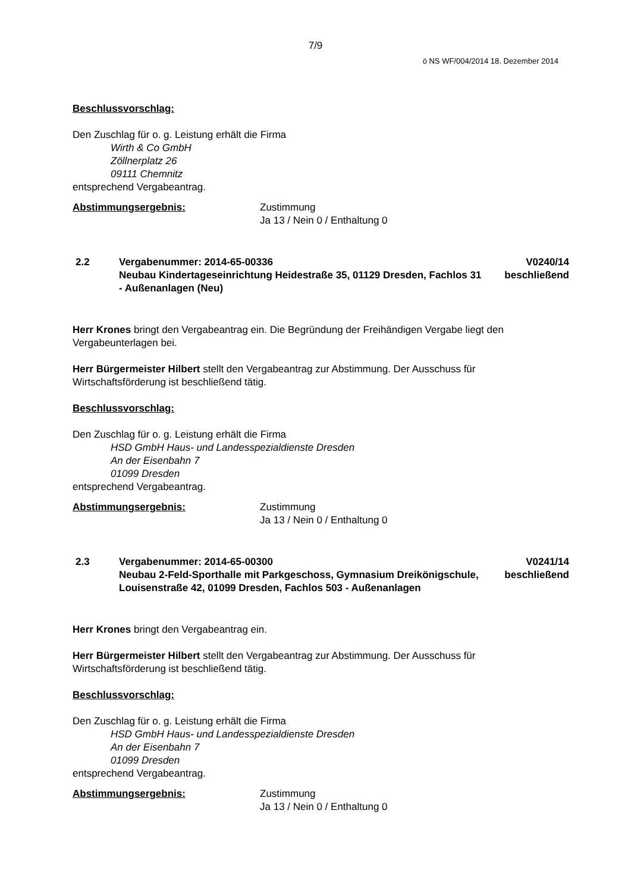7/9
ö NS WF/004/2014 18. Dezember 2014
Beschlussvorschlag:
Den Zuschlag für o. g. Leistung erhält die Firma
Wirth & Co GmbH
Zöllnerplatz 26
09111 Chemnitz
entsprechend Vergabeantrag.
Abstimmungsergebnis: Zustimmung
Ja 13 / Nein 0 / Enthaltung 0
2.2 Vergabenummer: 2014-65-00336
Neubau Kindertageseinrichtung Heidestraße 35, 01129 Dresden, Fachlos 31 - Außenanlagen (Neu)
V0240/14
beschließend
Herr Krones bringt den Vergabeantrag ein. Die Begründung der Freihändigen Vergabe liegt den Vergabeunterlagen bei.
Herr Bürgermeister Hilbert stellt den Vergabeantrag zur Abstimmung. Der Ausschuss für Wirtschaftsförderung ist beschließend tätig.
Beschlussvorschlag:
Den Zuschlag für o. g. Leistung erhält die Firma
HSD GmbH Haus- und Landesspezialdienste Dresden
An der Eisenbahn 7
01099 Dresden
entsprechend Vergabeantrag.
Abstimmungsergebnis: Zustimmung
Ja 13 / Nein 0 / Enthaltung 0
2.3 Vergabenummer: 2014-65-00300
Neubau 2-Feld-Sporthalle mit Parkgeschoss, Gymnasium Dreikönigschule, Louisenstraße 42, 01099 Dresden, Fachlos 503 - Außenanlagen
V0241/14
beschließend
Herr Krones bringt den Vergabeantrag ein.
Herr Bürgermeister Hilbert stellt den Vergabeantrag zur Abstimmung. Der Ausschuss für Wirtschaftsförderung ist beschließend tätig.
Beschlussvorschlag:
Den Zuschlag für o. g. Leistung erhält die Firma
HSD GmbH Haus- und Landesspezialdienste Dresden
An der Eisenbahn 7
01099 Dresden
entsprechend Vergabeantrag.
Abstimmungsergebnis: Zustimmung
Ja 13 / Nein 0 / Enthaltung 0